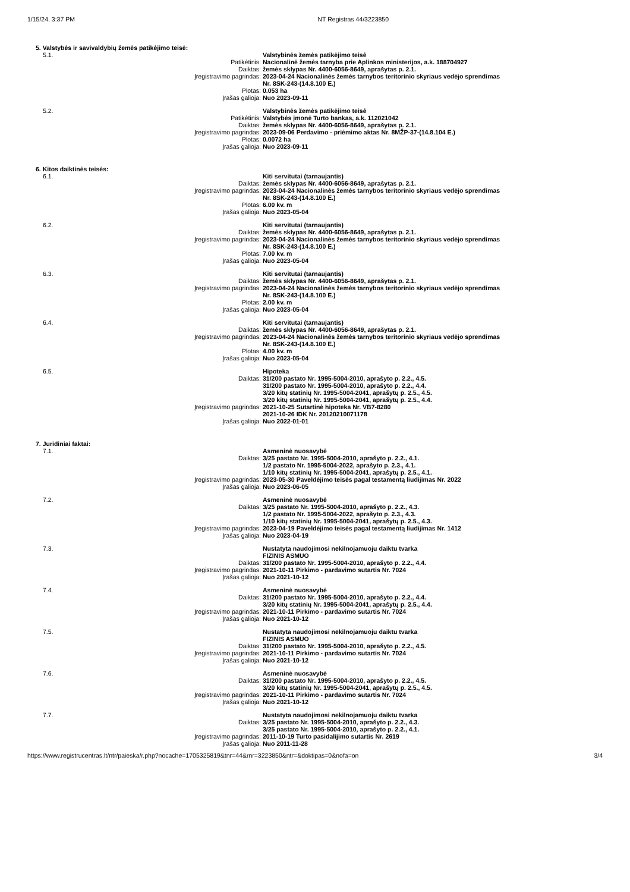1/15/24, 3:37 PM NT Registras 44/3223850
| 5. Valstybės ir savivaldybių žemės patikėjimo teisė: | | |
| 5.1. | | Valstybinės žemės patikėjimo teisė |
| | Patikėtinis: | Nacionalinė žemės tarnyba prie Aplinkos ministerijos, a.k. 188704927 |
| | Daiktas: | žemės sklypas Nr. 4400-6056-8649, aprašytas p. 2.1. |
| | Įregistravimo pagrindas: | 2023-04-24 Nacionalinės žemės tarnybos teritorinio skyriaus vedėjo sprendimas Nr. 8SK-243-(14.8.100 E.) |
| | Plotas: | 0.053 ha |
| | Įrašas galioja: | Nuo 2023-09-11 |
| 5.2. | | Valstybinės žemės patikėjimo teisė |
| | Patikėtinis: | Valstybės įmonė Turto bankas, a.k. 112021042 |
| | Daiktas: | žemės sklypas Nr. 4400-6056-8649, aprašytas p. 2.1. |
| | Įregistravimo pagrindas: | 2023-09-06 Perdavimo - priėmimo aktas Nr. 8MŽP-37-(14.8.104 E.) |
| | Plotas: | 0.0072 ha |
| | Įrašas galioja: | Nuo 2023-09-11 |
| 6. Kitos daiktinės teisės: | | |
| 6.1. | | Kiti servitutai (tarnaujantis) |
| | Daiktas: | žemės sklypas Nr. 4400-6056-8649, aprašytas p. 2.1. |
| | Įregistravimo pagrindas: | 2023-04-24 Nacionalinės žemės tarnybos teritorinio skyriaus vedėjo sprendimas Nr. 8SK-243-(14.8.100 E.) |
| | Plotas: | 6.00 kv. m |
| | Įrašas galioja: | Nuo 2023-05-04 |
| 6.2. | | Kiti servitutai (tarnaujantis) |
| | Daiktas: | žemės sklypas Nr. 4400-6056-8649, aprašytas p. 2.1. |
| | Įregistravimo pagrindas: | 2023-04-24 Nacionalinės žemės tarnybos teritorinio skyriaus vedėjo sprendimas Nr. 8SK-243-(14.8.100 E.) |
| | Plotas: | 7.00 kv. m |
| | Įrašas galioja: | Nuo 2023-05-04 |
| 6.3. | | Kiti servitutai (tarnaujantis) |
| | Daiktas: | žemės sklypas Nr. 4400-6056-8649, aprašytas p. 2.1. |
| | Įregistravimo pagrindas: | 2023-04-24 Nacionalinės žemės tarnybos teritorinio skyriaus vedėjo sprendimas Nr. 8SK-243-(14.8.100 E.) |
| | Plotas: | 2.00 kv. m |
| | Įrašas galioja: | Nuo 2023-05-04 |
| 6.4. | | Kiti servitutai (tarnaujantis) |
| | Daiktas: | žemės sklypas Nr. 4400-6056-8649, aprašytas p. 2.1. |
| | Įregistravimo pagrindas: | 2023-04-24 Nacionalinės žemės tarnybos teritorinio skyriaus vedėjo sprendimas Nr. 8SK-243-(14.8.100 E.) |
| | Plotas: | 4.00 kv. m |
| | Įrašas galioja: | Nuo 2023-05-04 |
| 6.5. | | Hipoteka |
| | Daiktas: | 31/200 pastato Nr. 1995-5004-2010, aprašyto p. 2.2., 4.5. 31/200 pastato Nr. 1995-5004-2010, aprašyto p. 2.2., 4.4. 3/20 kitų statinių Nr. 1995-5004-2041, aprašytų p. 2.5., 4.5. 3/20 kitų statinių Nr. 1995-5004-2041, aprašytų p. 2.5., 4.4. |
| | Įregistravimo pagrindas: | 2021-10-25 Sutartinė hipoteka Nr. VB7-8280 2021-10-26 IDK Nr. 20120210071178 |
| | Įrašas galioja: | Nuo 2022-01-01 |
| 7. Juridiniai faktai: | | |
| 7.1. | | Asmeninė nuosavybė |
| | Daiktas: | 3/25 pastato Nr. 1995-5004-2010, aprašyto p. 2.2., 4.1. 1/2 pastato Nr. 1995-5004-2022, aprašyto p. 2.3., 4.1. 1/10 kitų statinių Nr. 1995-5004-2041, aprašytų p. 2.5., 4.1. |
| | Įregistravimo pagrindas: | 2023-05-30 Paveldėjimo teisės pagal testamentą liudijimas Nr. 2022 |
| | Įrašas galioja: | Nuo 2023-06-05 |
| 7.2. | | Asmeninė nuosavybė |
| | Daiktas: | 3/25 pastato Nr. 1995-5004-2010, aprašyto p. 2.2., 4.3. 1/2 pastato Nr. 1995-5004-2022, aprašyto p. 2.3., 4.3. 1/10 kitų statinių Nr. 1995-5004-2041, aprašytų p. 2.5., 4.3. |
| | Įregistravimo pagrindas: | 2023-04-19 Paveldėjimo teisės pagal testamentą liudijimas Nr. 1412 |
| | Įrašas galioja: | Nuo 2023-04-19 |
| 7.3. | | Nustatyta naudojimosi nekilnojamuoju daiktu tvarka FIZINIS ASMUO |
| | Daiktas: | 31/200 pastato Nr. 1995-5004-2010, aprašyto p. 2.2., 4.4. |
| | Įregistravimo pagrindas: | 2021-10-11 Pirkimo - pardavimo sutartis Nr. 7024 |
| | Įrašas galioja: | Nuo 2021-10-12 |
| 7.4. | | Asmeninė nuosavybė |
| | Daiktas: | 31/200 pastato Nr. 1995-5004-2010, aprašyto p. 2.2., 4.4. 3/20 kitų statinių Nr. 1995-5004-2041, aprašytų p. 2.5., 4.4. |
| | Įregistravimo pagrindas: | 2021-10-11 Pirkimo - pardavimo sutartis Nr. 7024 |
| | Įrašas galioja: | Nuo 2021-10-12 |
| 7.5. | | Nustatyta naudojimosi nekilnojamuoju daiktu tvarka FIZINIS ASMUO |
| | Daiktas: | 31/200 pastato Nr. 1995-5004-2010, aprašyto p. 2.2., 4.5. |
| | Įregistravimo pagrindas: | 2021-10-11 Pirkimo - pardavimo sutartis Nr. 7024 |
| | Įrašas galioja: | Nuo 2021-10-12 |
| 7.6. | | Asmeninė nuosavybė |
| | Daiktas: | 31/200 pastato Nr. 1995-5004-2010, aprašyto p. 2.2., 4.5. 3/20 kitų statinių Nr. 1995-5004-2041, aprašytų p. 2.5., 4.5. |
| | Įregistravimo pagrindas: | 2021-10-11 Pirkimo - pardavimo sutartis Nr. 7024 |
| | Įrašas galioja: | Nuo 2021-10-12 |
| 7.7. | | Nustatyta naudojimosi nekilnojamuoju daiktu tvarka |
| | Daiktas: | 3/25 pastato Nr. 1995-5004-2010, aprašyto p. 2.2., 4.3. 3/25 pastato Nr. 1995-5004-2010, aprašyto p. 2.2., 4.1. |
| | Įregistravimo pagrindas: | 2011-10-19 Turto pasidalijimo sutartis Nr. 2619 |
| | Įrašas galioja: | Nuo 2011-11-28 |
https://www.registrucentras.lt/ntr/paieska/r.php?nocache=1705325819&tnr=44&rnr=3223850&ntr=&doktipas=0&nofa=on 3/4